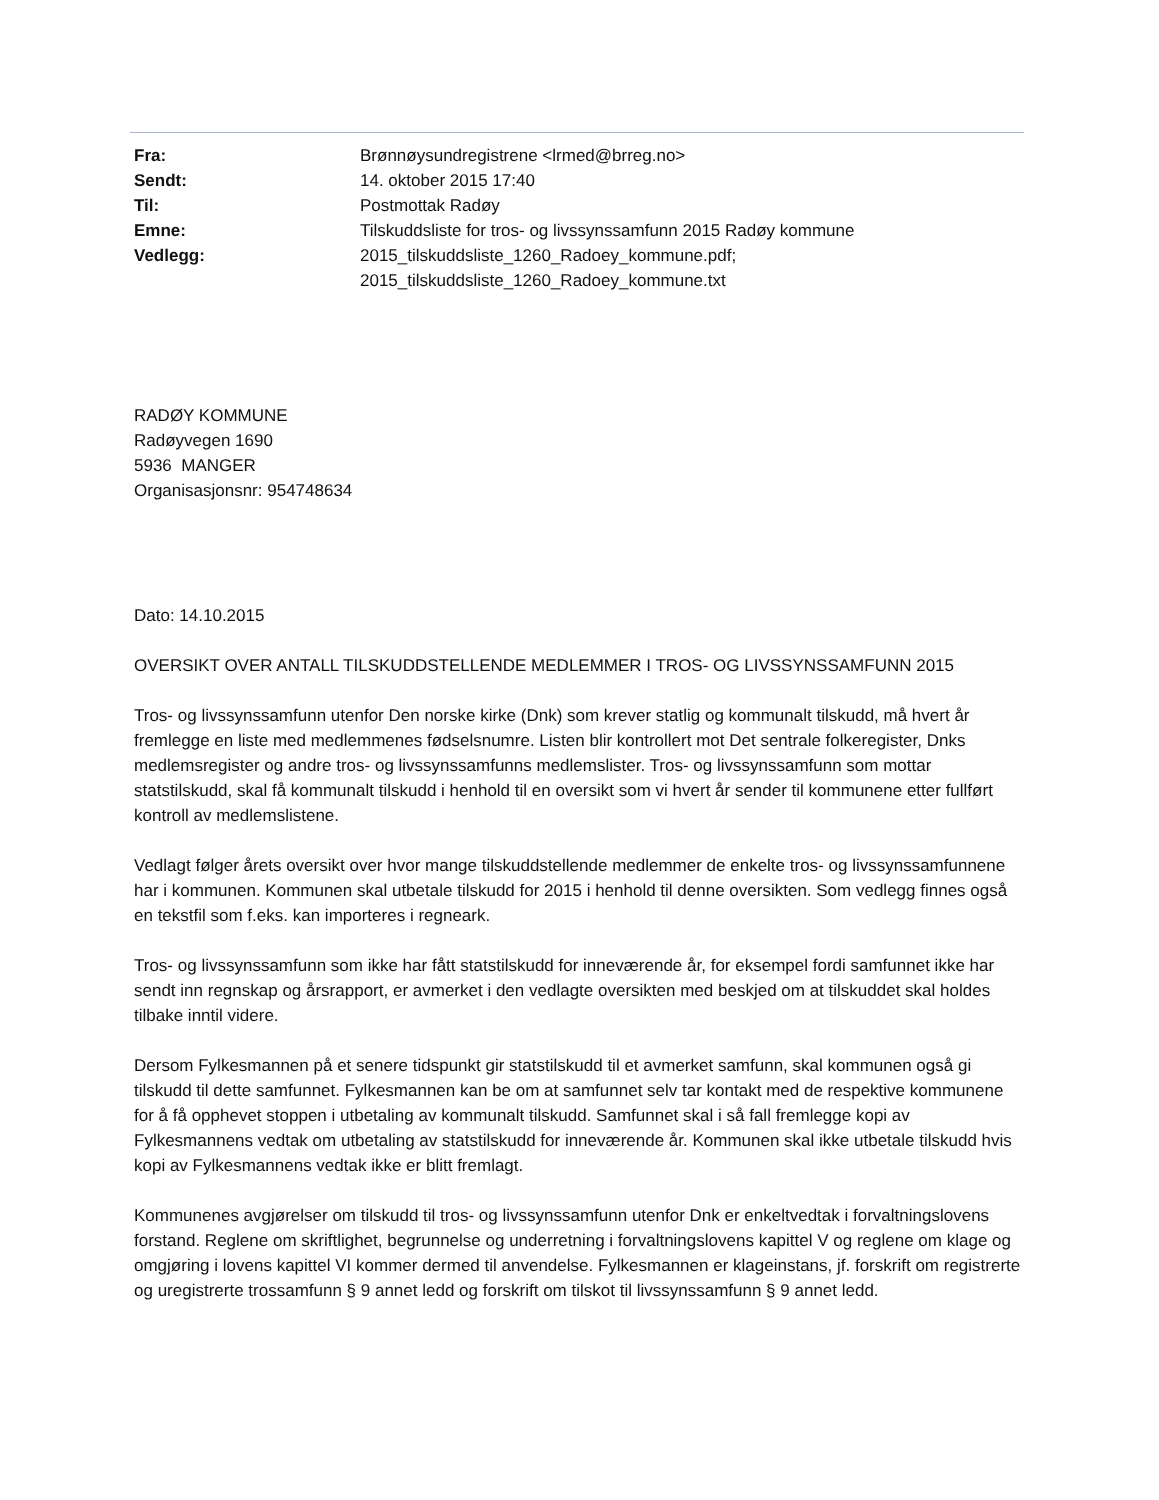| Fra: | Brønnøysundregistrene <lrmed@brreg.no> |
| Sendt: | 14. oktober 2015 17:40 |
| Til: | Postmottak Radøy |
| Emne: | Tilskuddsliste for tros- og livssynssamfunn 2015 Radøy kommune |
| Vedlegg: | 2015_tilskuddsliste_1260_Radoey_kommune.pdf; 2015_tilskuddsliste_1260_Radoey_kommune.txt |
RADØY KOMMUNE
Radøyvegen 1690
5936 MANGER
Organisasjonsnr: 954748634
Dato: 14.10.2015
OVERSIKT OVER ANTALL TILSKUDDSTELLENDE MEDLEMMER I TROS- OG LIVSSYNSSAMFUNN 2015
Tros- og livssynssamfunn utenfor Den norske kirke (Dnk) som krever statlig og kommunalt tilskudd, må hvert år fremlegge en liste med medlemmenes fødselsnumre. Listen blir kontrollert mot Det sentrale folkeregister, Dnks medlemsregister og andre tros- og livssynssamfunns medlemslister. Tros- og livssynssamfunn som mottar statstilskudd, skal få kommunalt tilskudd i henhold til en oversikt som vi hvert år sender til kommunene etter fullført kontroll av medlemslistene.
Vedlagt følger årets oversikt over hvor mange tilskuddstellende medlemmer de enkelte tros- og livssynssamfunnene har i kommunen. Kommunen skal utbetale tilskudd for 2015 i henhold til denne oversikten. Som vedlegg finnes også en tekstfil som f.eks. kan importeres i regneark.
Tros- og livssynssamfunn som ikke har fått statstilskudd for inneværende år, for eksempel fordi samfunnet ikke har sendt inn regnskap og årsrapport, er avmerket i den vedlagte oversikten med beskjed om at tilskuddet skal holdes tilbake inntil videre.
Dersom Fylkesmannen på et senere tidspunkt gir statstilskudd til et avmerket samfunn, skal kommunen også gi tilskudd til dette samfunnet. Fylkesmannen kan be om at samfunnet selv tar kontakt med de respektive kommunene for å få opphevet stoppen i utbetaling av kommunalt tilskudd. Samfunnet skal i så fall fremlegge kopi av Fylkesmannens vedtak om utbetaling av statstilskudd for inneværende år. Kommunen skal ikke utbetale tilskudd hvis kopi av Fylkesmannens vedtak ikke er blitt fremlagt.
Kommunenes avgjørelser om tilskudd til tros- og livssynssamfunn utenfor Dnk er enkeltvedtak i forvaltningslovens forstand. Reglene om skriftlighet, begrunnelse og underretning i forvaltningslovens kapittel V og reglene om klage og omgjøring i lovens kapittel VI kommer dermed til anvendelse. Fylkesmannen er klageinstans, jf. forskrift om registrerte og uregistrerte trossamfunn § 9 annet ledd og forskrift om tilskot til livssynssamfunn § 9 annet ledd.